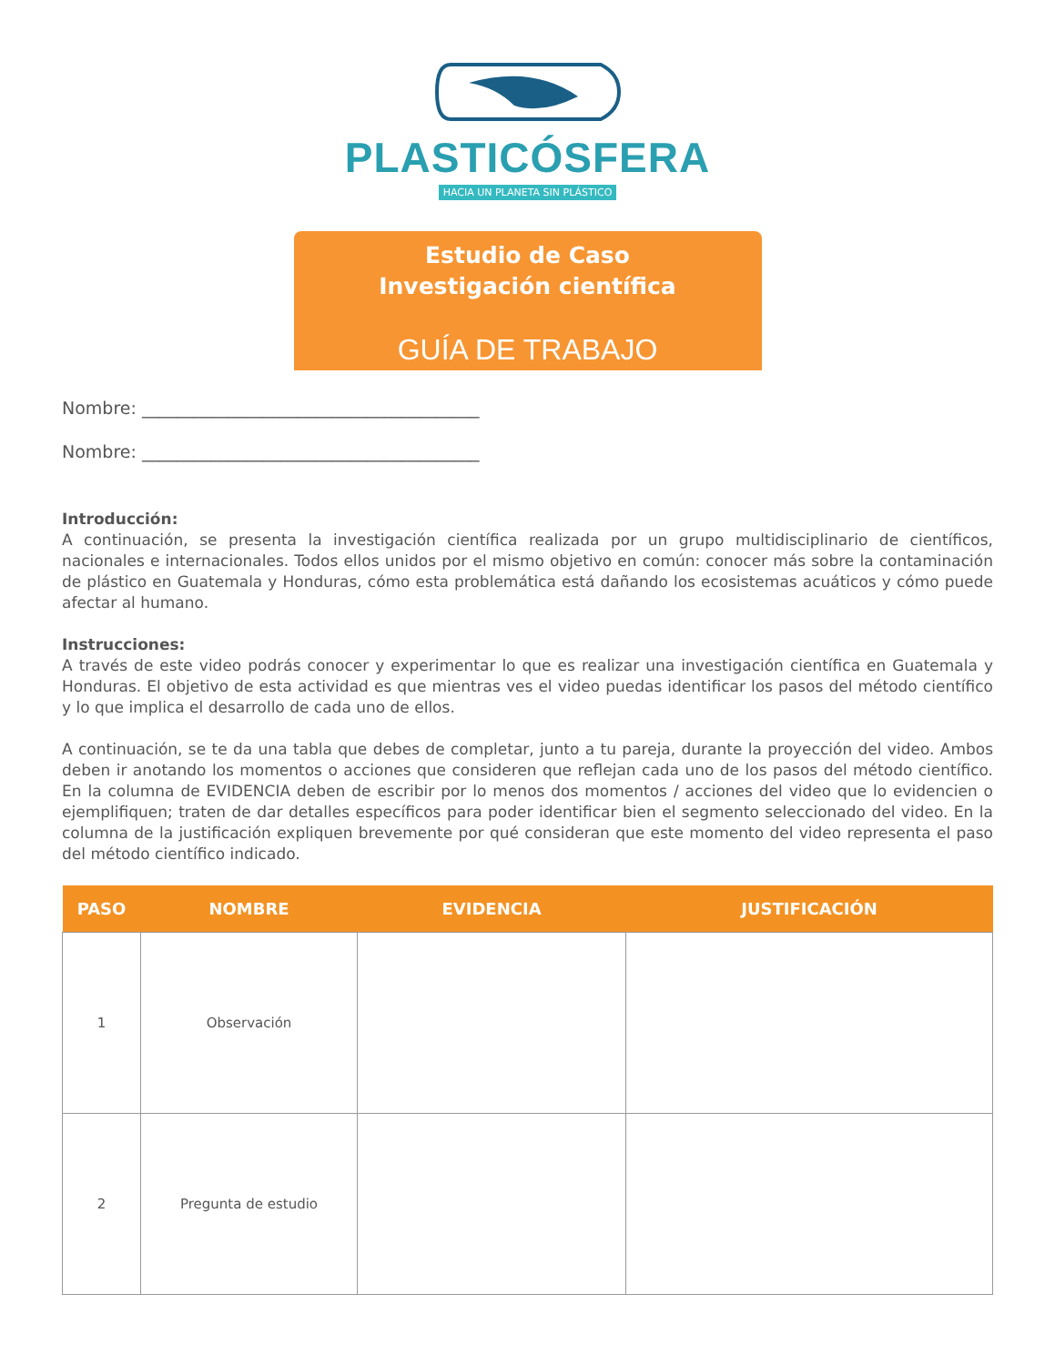PLASTICÓSFERA
HACIA UN PLANETA SIN PLÁSTICO
Estudio de Caso
Investigación científica
GUÍA DE TRABAJO
Nombre: _______________________________________
Nombre: _______________________________________
Introducción:
A continuación, se presenta la investigación científica realizada por un grupo multidisciplinario de científicos, nacionales e internacionales. Todos ellos unidos por el mismo objetivo en común: conocer más sobre la contaminación de plástico en Guatemala y Honduras, cómo esta problemática está dañando los ecosistemas acuáticos y cómo puede afectar al humano.
Instrucciones:
A través de este video podrás conocer y experimentar lo que es realizar una investigación científica en Guatemala y Honduras. El objetivo de esta actividad es que mientras ves el video puedas identificar los pasos del método científico y lo que implica el desarrollo de cada uno de ellos.
A continuación, se te da una tabla que debes de completar, junto a tu pareja, durante la proyección del video. Ambos deben ir anotando los momentos o acciones que consideren que reflejan cada uno de los pasos del método científico. En la columna de EVIDENCIA deben de escribir por lo menos dos momentos / acciones del video que lo evidencien o ejemplifiquen; traten de dar detalles específicos para poder identificar bien el segmento seleccionado del video. En la columna de la justificación expliquen brevemente por qué consideran que este momento del video representa el paso del método científico indicado.
| PASO | NOMBRE | EVIDENCIA | JUSTIFICACIÓN |
| --- | --- | --- | --- |
| 1 | Observación | | |
| 2 | Pregunta de estudio | | |